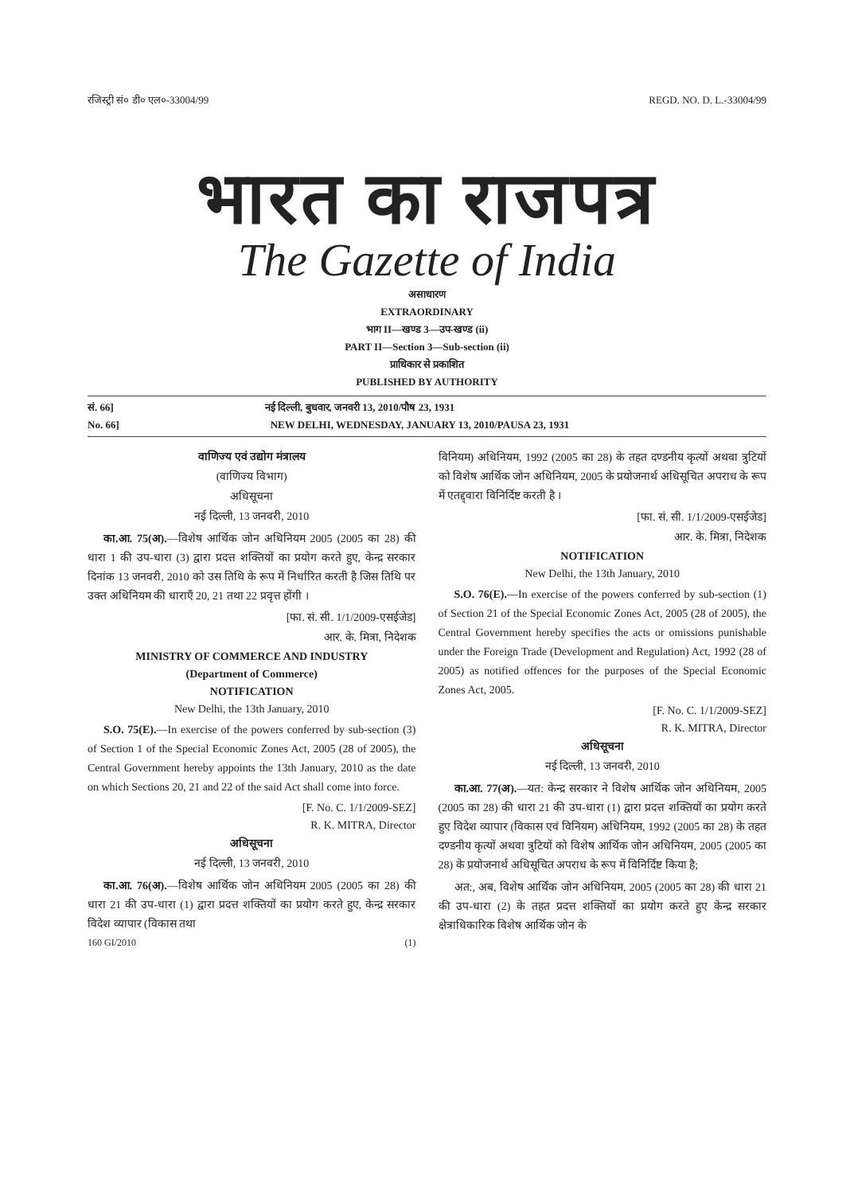रजिस्ट्री सं० डी० एल०-33004/99 REGD. NO. D. L.-33004/99
भारत का राजपत्र
The Gazette of India
असाधारण
EXTRAORDINARY
भाग II—खण्ड 3—उप-खण्ड (ii)
PART II—Section 3—Sub-section (ii)
प्राधिकार से प्रकाशित
PUBLISHED BY AUTHORITY
सं. 66] नई दिल्ली, बुधवार, जनवरी 13, 2010/पौष 23, 1931
No. 66] NEW DELHI, WEDNESDAY, JANUARY 13, 2010/PAUSA 23, 1931
वाणिज्य एवं उद्योग मंत्रालय
(वाणिज्य विभाग)
अधिसूचना
नई दिल्ली, 13 जनवरी, 2010
का.आ. 75(अ).—विशेष आर्थिक जोन अधिनियम 2005 (2005 का 28) की धारा 1 की उप-धारा (3) द्वारा प्रदत्त शक्तियों का प्रयोग करते हुए, केन्द्र सरकार दिनांक 13 जनवरी, 2010 को उस तिथि के रूप में निर्धारित करती है जिस तिथि पर उक्त अधिनियम की धाराएँ 20, 21 तथा 22 प्रवृत्त होंगी ।
[फा. सं. सी. 1/1/2009-एसईजेड]
आर. के. मित्रा, निदेशक
MINISTRY OF COMMERCE AND INDUSTRY
(Department of Commerce)
NOTIFICATION
New Delhi, the 13th January, 2010
S.O. 75(E).—In exercise of the powers conferred by sub-section (3) of Section 1 of the Special Economic Zones Act, 2005 (28 of 2005), the Central Government hereby appoints the 13th January, 2010 as the date on which Sections 20, 21 and 22 of the said Act shall come into force.
[F. No. C. 1/1/2009-SEZ]
R. K. MITRA, Director
अधिसूचना
नई दिल्ली, 13 जनवरी, 2010
का.आ. 76(अ).—विशेष आर्थिक जोन अधिनियम 2005 (2005 का 28) की धारा 21 की उप-धारा (1) द्वारा प्रदत्त शक्तियों का प्रयोग करते हुए, केन्द्र सरकार विदेश व्यापार (विकास तथा
160 GI/2010 (1)
विनियम) अधिनियम, 1992 (2005 का 28) के तहत दण्डनीय कृत्यों अथवा त्रुटियों को विशेष आर्थिक जोन अधिनियम, 2005 के प्रयोजनार्थ अधिसूचित अपराध के रूप में एतद्द्वारा विनिर्दिष्ट करती है ।
[फा. सं. सी. 1/1/2009-एसईजेड]
आर. के. मित्रा, निदेशक
NOTIFICATION
New Delhi, the 13th January, 2010
S.O. 76(E).—In exercise of the powers conferred by sub-section (1) of Section 21 of the Special Economic Zones Act, 2005 (28 of 2005), the Central Government hereby specifies the acts or omissions punishable under the Foreign Trade (Development and Regulation) Act, 1992 (28 of 2005) as notified offences for the purposes of the Special Economic Zones Act, 2005.
[F. No. C. 1/1/2009-SEZ]
R. K. MITRA, Director
अधिसूचना
नई दिल्ली, 13 जनवरी, 2010
का.आ. 77(अ).—यत: केन्द्र सरकार ने विशेष आर्थिक जोन अधिनियम, 2005 (2005 का 28) की धारा 21 की उप-धारा (1) द्वारा प्रदत्त शक्तियों का प्रयोग करते हुए विदेश व्यापार (विकास एवं विनियम) अधिनियम, 1992 (2005 का 28) के तहत दण्डनीय कृत्यों अथवा त्रुटियों को विशेष आर्थिक जोन अधिनियम, 2005 (2005 का 28) के प्रयोजनार्थ अधिसूचित अपराध के रूप में विनिर्दिष्ट किया है;
अत:, अब, विशेष आर्थिक जोन अधिनियम, 2005 (2005 का 28) की धारा 21 की उप-धारा (2) के तहत प्रदत्त शक्तियों का प्रयोग करते हुए केन्द्र सरकार क्षेत्राधिकारिक विशेष आर्थिक जोन के